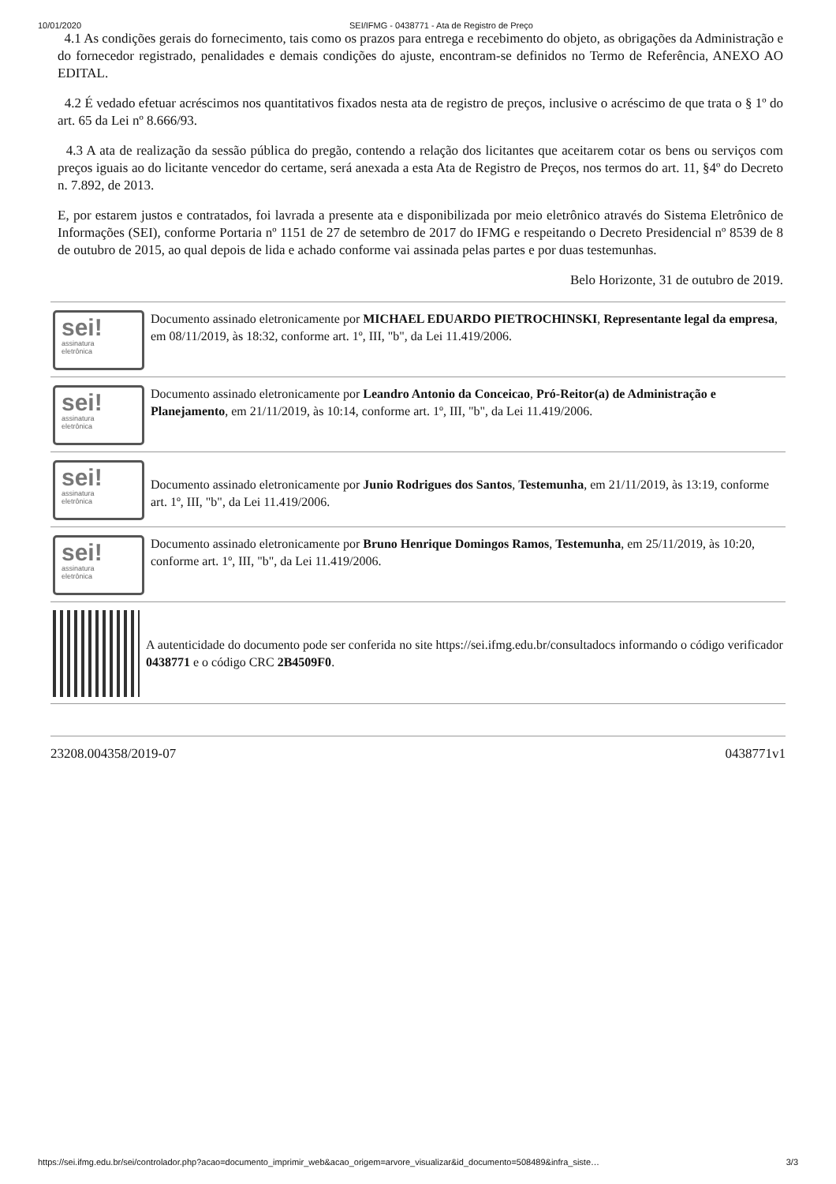10/01/2020 SEI/IFMG - 0438771 - Ata de Registro de Preço
4.1 As condições gerais do fornecimento, tais como os prazos para entrega e recebimento do objeto, as obrigações da Administração e do fornecedor registrado, penalidades e demais condições do ajuste, encontram-se definidos no Termo de Referência, ANEXO AO EDITAL.
4.2 É vedado efetuar acréscimos nos quantitativos fixados nesta ata de registro de preços, inclusive o acréscimo de que trata o § 1º do art. 65 da Lei nº 8.666/93.
4.3 A ata de realização da sessão pública do pregão, contendo a relação dos licitantes que aceitarem cotar os bens ou serviços com preços iguais ao do licitante vencedor do certame, será anexada a esta Ata de Registro de Preços, nos termos do art. 11, §4º do Decreto n. 7.892, de 2013.
E, por estarem justos e contratados, foi lavrada a presente ata e disponibilizada por meio eletrônico através do Sistema Eletrônico de Informações (SEI), conforme Portaria nº 1151 de 27 de setembro de 2017 do IFMG e respeitando o Decreto Presidencial nº 8539 de 8 de outubro de 2015, ao qual depois de lida e achado conforme vai assinada pelas partes e por duas testemunhas.
Belo Horizonte, 31 de outubro de 2019.
sei!
assinatura
eletrônica
Documento assinado eletronicamente por MICHAEL EDUARDO PIETROCHINSKI, Representante legal da empresa, em 08/11/2019, às 18:32, conforme art. 1º, III, "b", da Lei 11.419/2006.
sei!
assinatura
eletrônica
Documento assinado eletronicamente por Leandro Antonio da Conceicao, Pró-Reitor(a) de Administração e Planejamento, em 21/11/2019, às 10:14, conforme art. 1º, III, "b", da Lei 11.419/2006.
sei!
assinatura
eletrônica
Documento assinado eletronicamente por Junio Rodrigues dos Santos, Testemunha, em 21/11/2019, às 13:19, conforme art. 1º, III, "b", da Lei 11.419/2006.
sei!
assinatura
eletrônica
Documento assinado eletronicamente por Bruno Henrique Domingos Ramos, Testemunha, em 25/11/2019, às 10:20, conforme art. 1º, III, "b", da Lei 11.419/2006.
A autenticidade do documento pode ser conferida no site https://sei.ifmg.edu.br/consultadocs informando o código verificador 0438771 e o código CRC 2B4509F0.
23208.004358/2019-07 0438771v1
https://sei.ifmg.edu.br/sei/controlador.php?acao=documento_imprimir_web&acao_origem=arvore_visualizar&id_documento=508489&infra_siste… 3/3